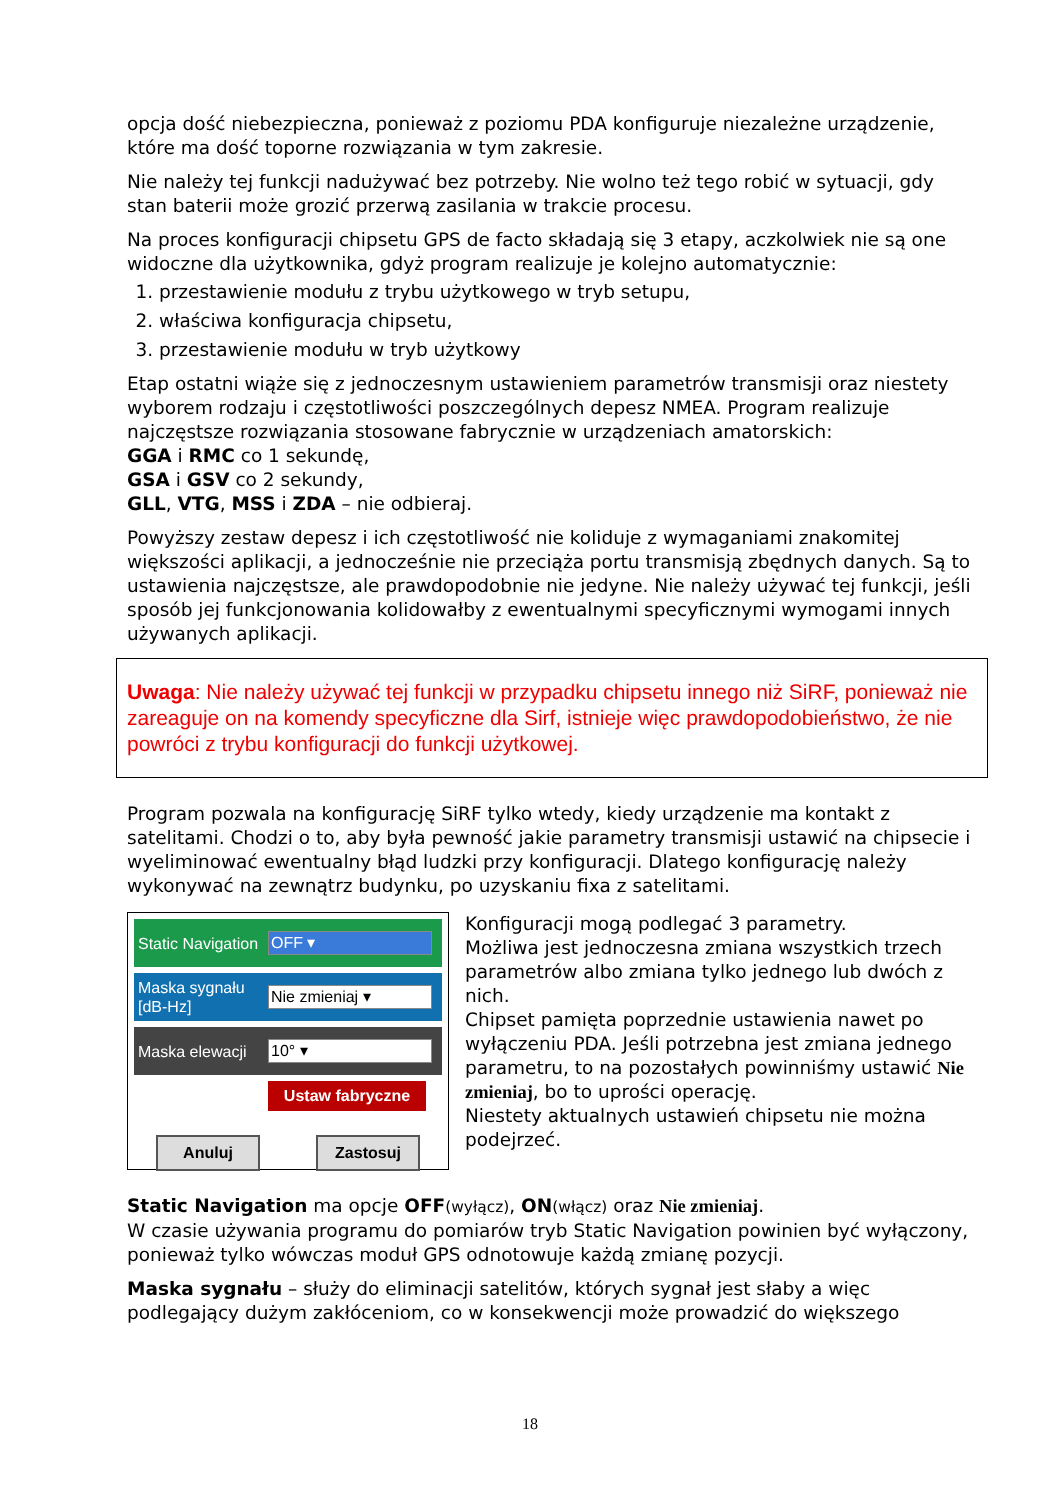opcja dość niebezpieczna, ponieważ z poziomu PDA konfiguruje niezależne urządzenie, które ma dość toporne rozwiązania w tym zakresie.
Nie należy tej funkcji nadużywać bez potrzeby. Nie wolno też tego robić w sytuacji, gdy stan baterii może grozić przerwą zasilania w trakcie procesu.
Na proces konfiguracji chipsetu GPS de facto składają się 3 etapy, aczkolwiek nie są one widoczne dla użytkownika, gdyż program realizuje je kolejno automatycznie:
1. przestawienie modułu z trybu użytkowego w tryb setupu,
2. właściwa konfiguracja chipsetu,
3. przestawienie modułu w tryb użytkowy
Etap ostatni wiąże się z jednoczesnym ustawieniem parametrów transmisji oraz niestety wyborem rodzaju i częstotliwości poszczególnych depesz NMEA. Program realizuje najczęstsze rozwiązania stosowane fabrycznie w urządzeniach amatorskich:
GGA i RMC co 1 sekundę,
GSA i GSV co 2 sekundy,
GLL, VTG, MSS i ZDA – nie odbieraj.
Powyższy zestaw depesz i ich częstotliwość nie koliduje z wymaganiami znakomitej większości aplikacji, a jednocześnie nie przeciąża portu transmisją zbędnych danych. Są to ustawienia najczęstsze, ale prawdopodobnie nie jedyne. Nie należy używać tej funkcji, jeśli sposób jej funkcjonowania kolidowałby z ewentualnymi specyficznymi wymogami innych używanych aplikacji.
Uwaga: Nie należy używać tej funkcji w przypadku chipsetu innego niż SiRF, ponieważ nie zareaguje on na komendy specyficzne dla Sirf, istnieje więc prawdopodobieństwo, że nie powróci z trybu konfiguracji do funkcji użytkowej.
Program pozwala na konfigurację SiRF tylko wtedy, kiedy urządzenie ma kontakt z satelitami. Chodzi o to, aby była pewność jakie parametry transmisji ustawić na chipsecie i wyeliminować ewentualny błąd ludzki przy konfiguracji. Dlatego konfigurację należy wykonywać na zewnątrz budynku, po uzyskaniu fixa z satelitami.
Static Navigation
OFF ▾
Maska sygnału [dB-Hz]
Nie zmieniaj ▾
Maska elewacji
10° ▾
Ustaw fabryczne
Anuluj Zastosuj
Konfiguracji mogą podlegać 3 parametry.
Możliwa jest jednoczesna zmiana wszystkich trzech parametrów albo zmiana tylko jednego lub dwóch z nich.
Chipset pamięta poprzednie ustawienia nawet po wyłączeniu PDA. Jeśli potrzebna jest zmiana jednego parametru, to na pozostałych powinniśmy ustawić Nie zmieniaj, bo to uprości operację.
Niestety aktualnych ustawień chipsetu nie można podejrzeć.
Static Navigation ma opcje OFF(wyłącz), ON(włącz) oraz Nie zmieniaj.
W czasie używania programu do pomiarów tryb Static Navigation powinien być wyłączony, ponieważ tylko wówczas moduł GPS odnotowuje każdą zmianę pozycji.
Maska sygnału – służy do eliminacji satelitów, których sygnał jest słaby a więc podlegający dużym zakłóceniom, co w konsekwencji może prowadzić do większego
18